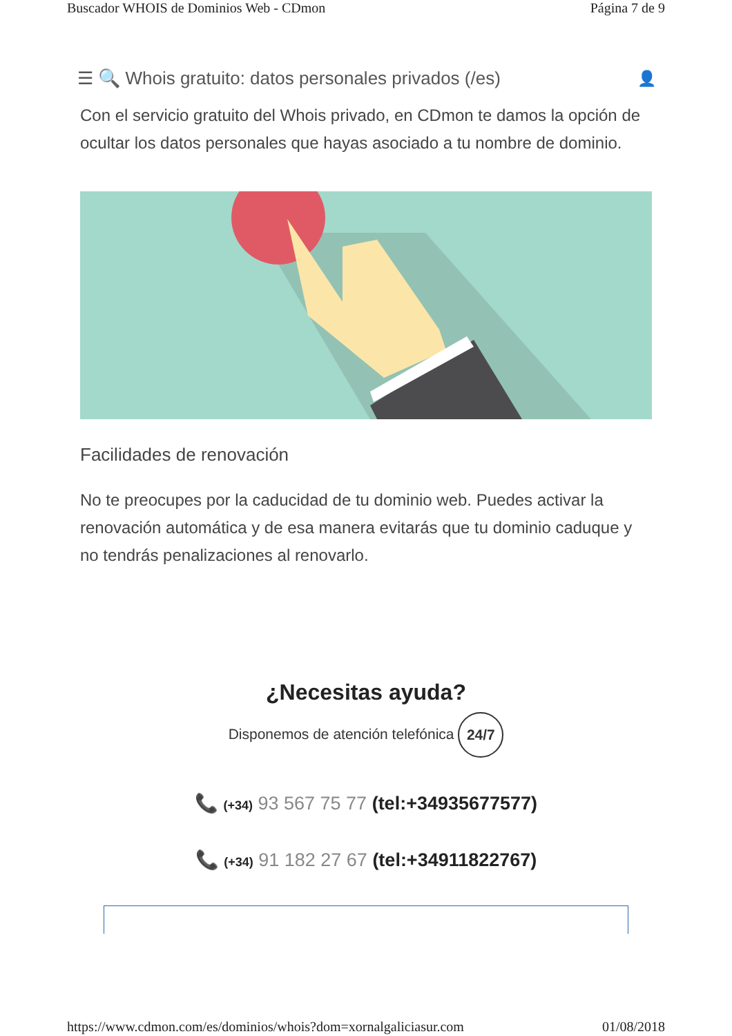Buscador WHOIS de Dominios Web - CDmon Página 7 de 9
☰ 🔍 Whois gratuito: datos personales privados (/es) 👤
Con el servicio gratuito del Whois privado, en CDmon te damos la opción de ocultar los datos personales que hayas asociado a tu nombre de dominio.
Facilidades de renovación
No te preocupes por la caducidad de tu dominio web. Puedes activar la renovación automática y de esa manera evitarás que tu dominio caduque y no tendrás penalizaciones al renovarlo.
¿Necesitas ayuda?
Disponemos de atención telefónica 24/7
📞 (+34) 93 567 75 77 (tel:+34935677577)
📞 (+34) 91 182 27 67 (tel:+34911822767)
https://www.cdmon.com/es/dominios/whois?dom=xornalgaliciasur.com 01/08/2018